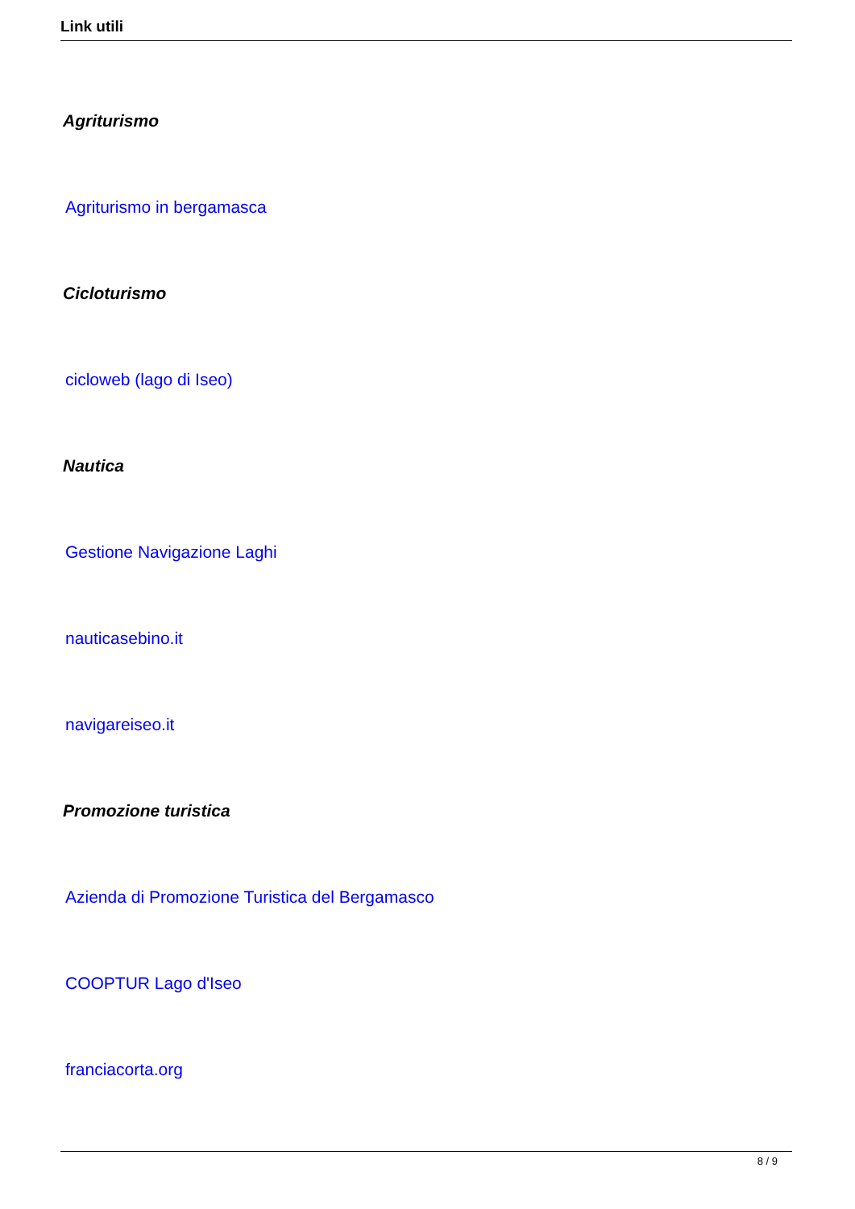Link utili
Agriturismo
Agriturismo in bergamasca
Cicloturismo
cicloweb (lago di Iseo)
Nautica
Gestione Navigazione Laghi
nauticasebino.it
navigareiseo.it
Promozione turistica
Azienda di Promozione Turistica del Bergamasco
COOPTUR Lago d'Iseo
franciacorta.org
8 / 9